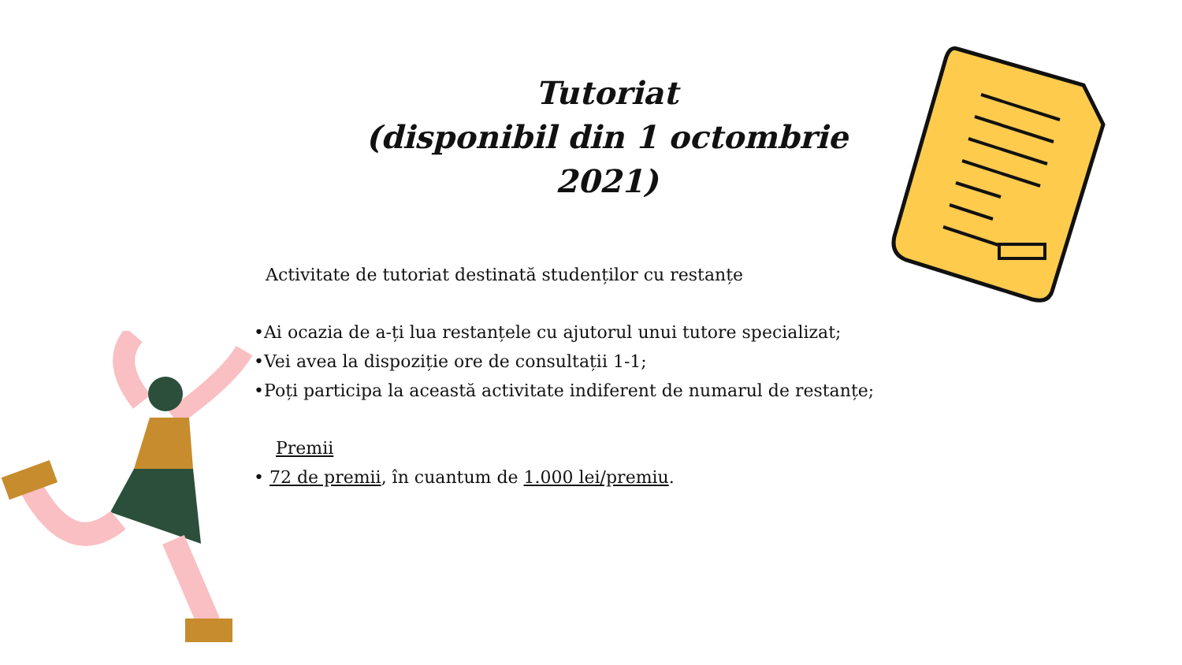Tutoriat
(disponibil din 1 octombrie 2021)
Activitate de tutoriat destinată studenților cu restanțe
•Ai ocazia de a-ți lua restanțele cu ajutorul unui tutore specializat;
•Vei avea la dispoziție ore de consultații 1-1;
•Poți participa la această activitate indiferent de numarul de restanțe;
Premii
• 72 de premii, în cuantum de 1.000 lei/premiu.